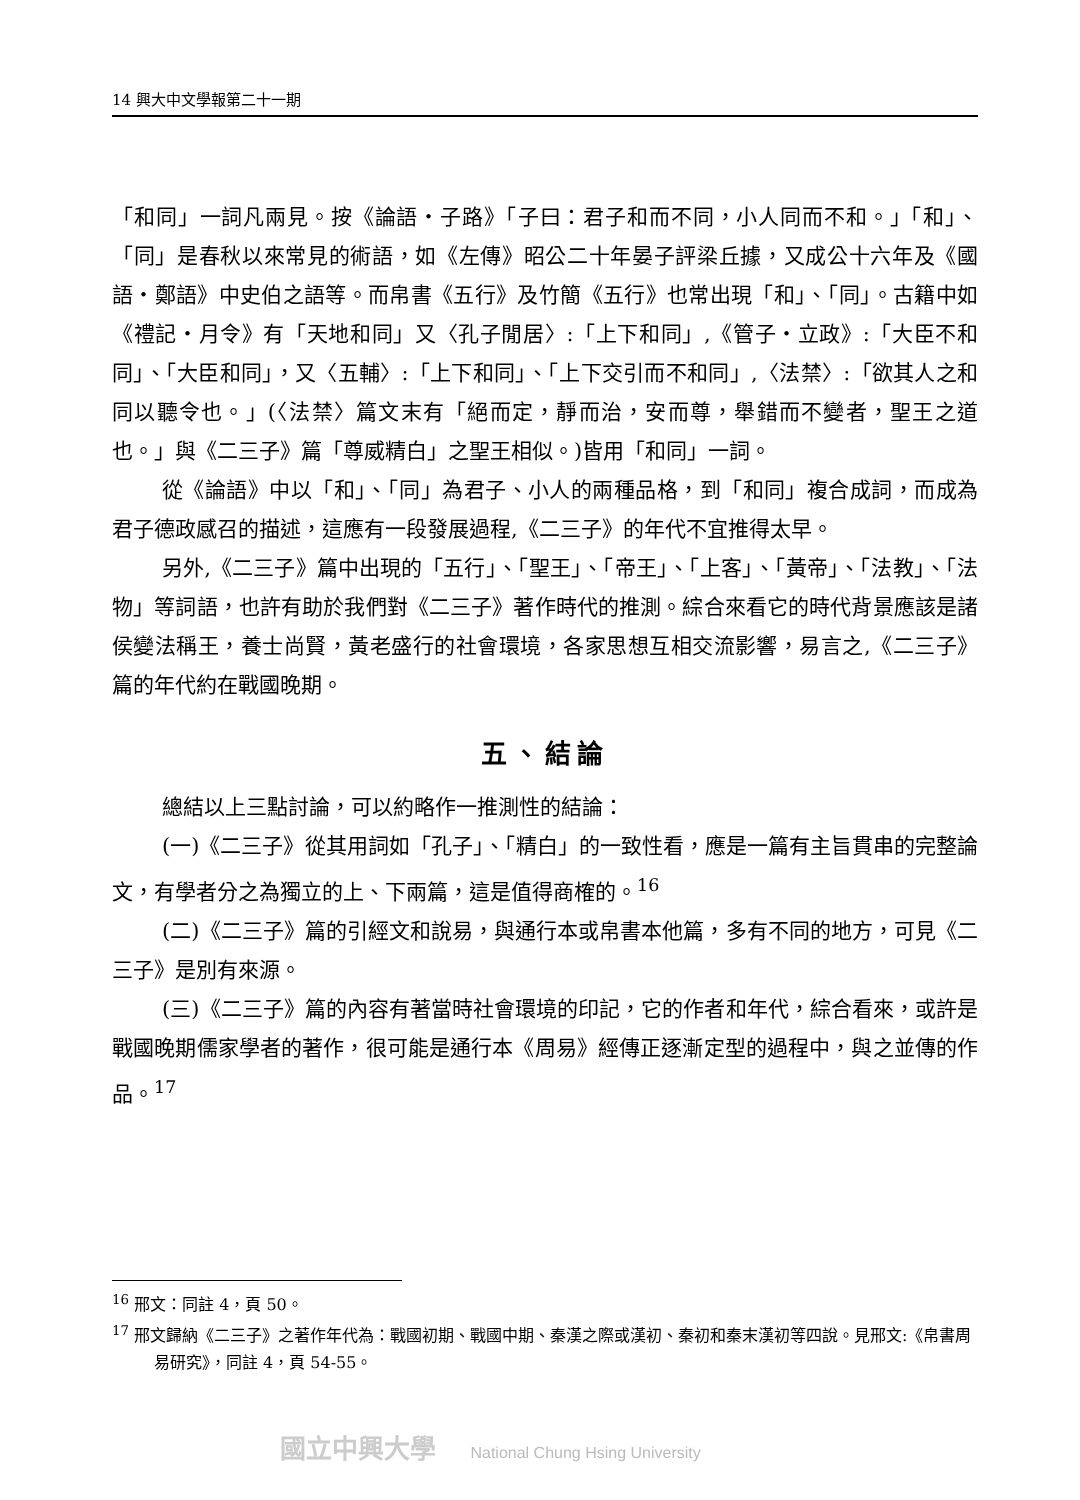14 興大中文學報第二十一期
「和同」一詞凡兩見。按《論語・子路》「子曰：君子和而不同，小人同而不和。」「和」、「同」是春秋以來常見的術語，如《左傳》昭公二十年晏子評梁丘據，又成公十六年及《國語・鄭語》中史伯之語等。而帛書《五行》及竹簡《五行》也常出現「和」、「同」。古籍中如《禮記・月令》有「天地和同」又〈孔子閒居〉:「上下和同」,《管子・立政》:「大臣不和同」、「大臣和同」，又〈五輔〉:「上下和同」、「上下交引而不和同」,〈法禁〉:「欲其人之和同以聽令也。」(〈法禁〉篇文末有「絕而定，靜而治，安而尊，舉錯而不變者，聖王之道也。」與《二三子》篇「尊威精白」之聖王相似。)皆用「和同」一詞。
從《論語》中以「和」、「同」為君子、小人的兩種品格，到「和同」複合成詞，而成為君子德政感召的描述，這應有一段發展過程,《二三子》的年代不宜推得太早。
另外,《二三子》篇中出現的「五行」、「聖王」、「帝王」、「上客」、「黃帝」、「法教」、「法物」等詞語，也許有助於我們對《二三子》著作時代的推測。綜合來看它的時代背景應該是諸侯變法稱王，養士尚賢，黃老盛行的社會環境，各家思想互相交流影響，易言之,《二三子》篇的年代約在戰國晚期。
五、結論
總結以上三點討論，可以約略作一推測性的結論：
(一)《二三子》從其用詞如「孔子」、「精白」的一致性看，應是一篇有主旨貫串的完整論文，有學者分之為獨立的上、下兩篇，這是值得商榷的。<sup>16</sup>
(二)《二三子》篇的引經文和說易，與通行本或帛書本他篇，多有不同的地方，可見《二三子》是別有來源。
(三)《二三子》篇的內容有著當時社會環境的印記，它的作者和年代，綜合看來，或許是戰國晚期儒家學者的著作，很可能是通行本《周易》經傳正逐漸定型的過程中，與之並傳的作品。<sup>17</sup>
<sup>16</sup> 邢文：同註 4，頁 50。
<sup>17</sup> 邢文歸納《二三子》之著作年代為：戰國初期、戰國中期、秦漢之際或漢初、秦初和秦末漢初等四說。見邢文:《帛書周易研究》，同註 4，頁 54-55。
國立中興大學 National Chung Hsing University